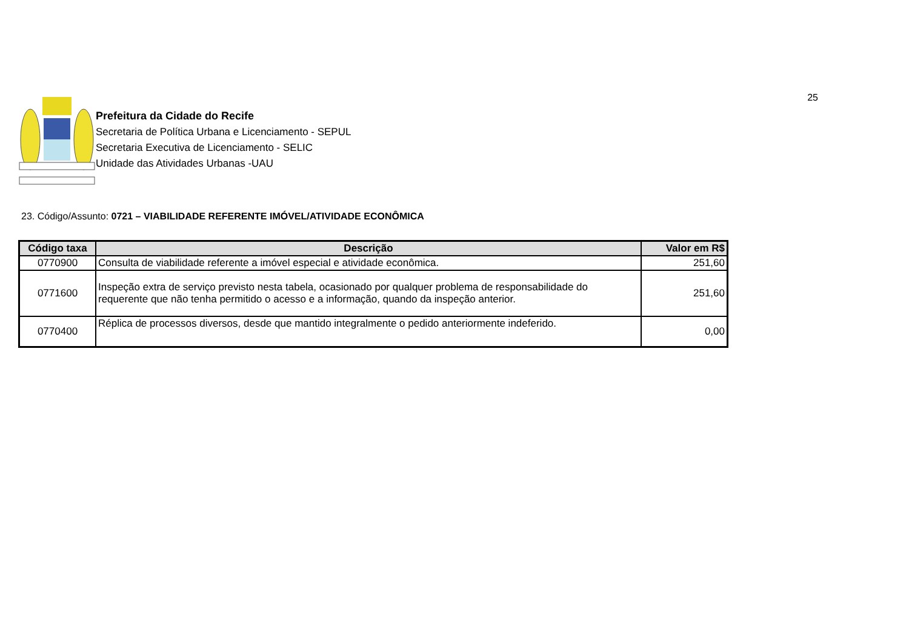25
Prefeitura da Cidade do Recife
Secretaria de Política Urbana e Licenciamento - SEPUL
Secretaria Executiva de Licenciamento - SELIC
Unidade das Atividades Urbanas -UAU
23. Código/Assunto: 0721 – VIABILIDADE REFERENTE IMÓVEL/ATIVIDADE ECONÔMICA
| Código taxa | Descrição | Valor em R$ |
| --- | --- | --- |
| 0770900 | Consulta de viabilidade referente a imóvel especial e atividade econômica. | 251,60 |
| 0771600 | Inspeção extra de serviço previsto nesta tabela, ocasionado por qualquer problema de responsabilidade do requerente que não tenha permitido o acesso e a informação, quando da inspeção anterior. | 251,60 |
| 0770400 | Réplica de processos diversos, desde que mantido integralmente o pedido anteriormente indeferido. | 0,00 |